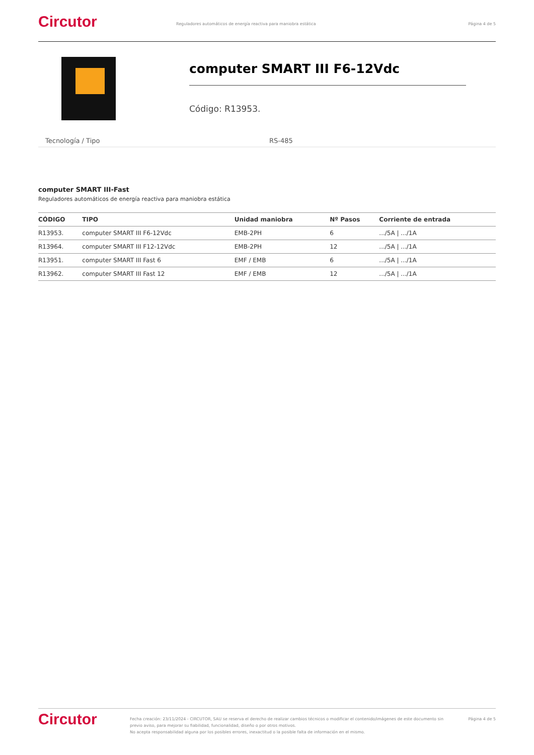Circutor
Reguladores automáticos de energía reactiva para maniobra estática
Página 4 de 5
computer SMART III F6-12Vdc
Código: R13953.
Tecnología / Tipo RS-485
computer SMART III-Fast
Reguladores automáticos de energía reactiva para maniobra estática
| CÓDIGO | TIPO | Unidad maniobra | Nº Pasos | Corriente de entrada |
| --- | --- | --- | --- | --- |
| R13953. | computer SMART III F6-12Vdc | EMB-2PH | 6 | .../5A / .../1A |
| R13964. | computer SMART III F12-12Vdc | EMB-2PH | 12 | .../5A / .../1A |
| R13951. | computer SMART III Fast 6 | EMF / EMB | 6 | .../5A / .../1A |
| R13962. | computer SMART III Fast 12 | EMF / EMB | 12 | .../5A / .../1A |
Circutor
Fecha creación: 23/11/2024 - CIRCUTOR, SAU se reserva el derecho de realizar cambios técnicos o modificar el contenido/imágenes de este documento sin previo aviso, para mejorar su fiabilidad, funcionalidad, diseño o por otros motivos.
No acepta responsabilidad alguna por los posibles errores, inexactitud o la posible falta de información en el mismo.
Página 4 de 5